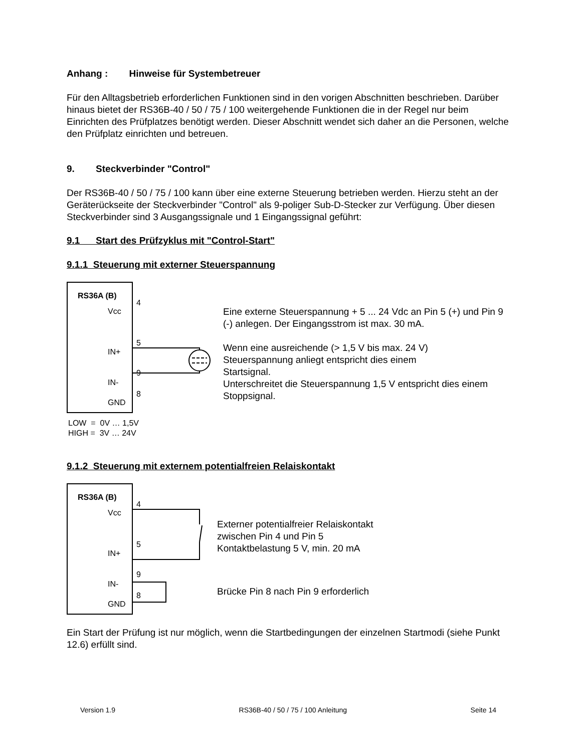Anhang : Hinweise für Systembetreuer
Für den Alltagsbetrieb erforderlichen Funktionen sind in den vorigen Abschnitten beschrieben. Darüber hinaus bietet der RS36B-40 / 50 / 75 / 100 weitergehende Funktionen die in der Regel nur beim Einrichten des Prüfplatzes benötigt werden. Dieser Abschnitt wendet sich daher an die Personen, welche den Prüfplatz einrichten und betreuen.
9. Steckverbinder "Control"
Der RS36B-40 / 50 / 75 / 100 kann über eine externe Steuerung betrieben werden. Hierzu steht an der Geräterückseite der Steckverbinder "Control" als 9-poliger Sub-D-Stecker zur Verfügung. Über diesen Steckverbinder sind 3 Ausgangssignale und 1 Eingangssignal geführt:
9.1 Start des Prüfzyklus mit "Control-Start"
9.1.1 Steuerung mit externer Steuerspannung
RS36A (B)
Vcc
IN+
IN-
GND
4
5
9
8
Eine externe Steuerspannung + 5 ... 24 Vdc an Pin 5 (+) und Pin 9 (-) anlegen. Der Eingangsstrom ist max. 30 mA.
Wenn eine ausreichende (> 1,5 V bis max. 24 V)
Steuerspannung anliegt entspricht dies einem
Startsignal.
Unterschreitet die Steuerspannung 1,5 V entspricht dies einem Stoppsignal.
LOW = 0V … 1,5V
HIGH = 3V … 24V
9.1.2 Steuerung mit externem potentialfreien Relaiskontakt
RS36A (B)
Vcc
IN+
IN-
GND
4
5
9
8
Externer potentialfreier Relaiskontakt
zwischen Pin 4 und Pin 5
Kontaktbelastung 5 V, min. 20 mA
Brücke Pin 8 nach Pin 9 erforderlich
Ein Start der Prüfung ist nur möglich, wenn die Startbedingungen der einzelnen Startmodi (siehe Punkt 12.6) erfüllt sind.
Version 1.9 RS36B-40 / 50 / 75 / 100 Anleitung Seite 14